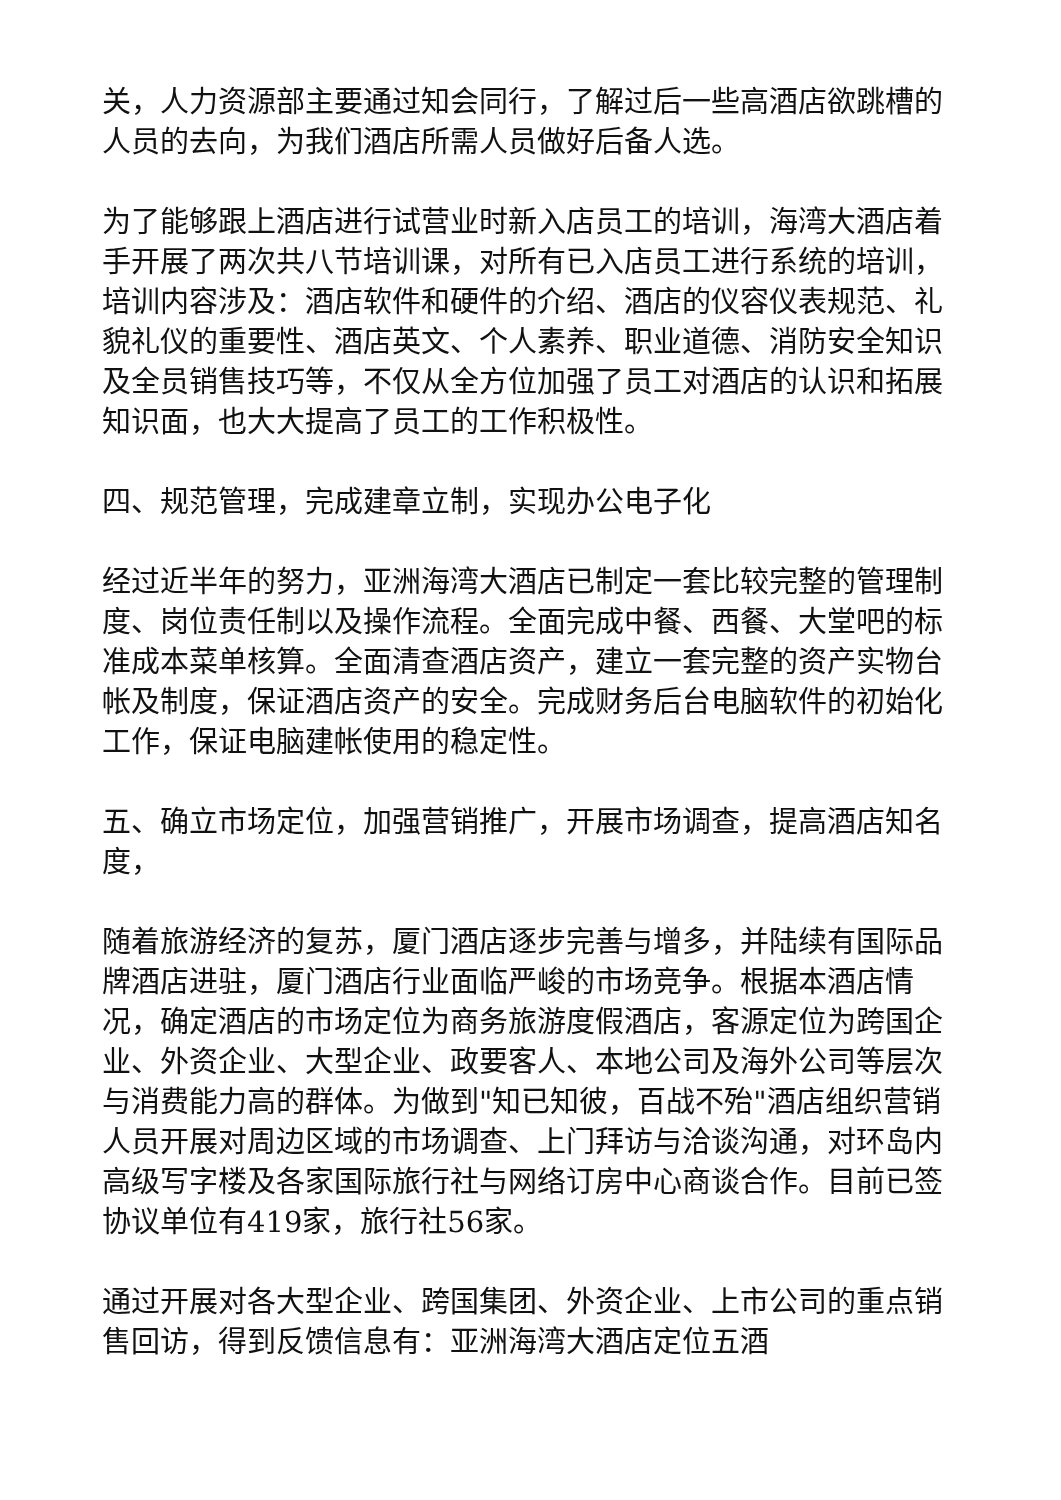关，人力资源部主要通过知会同行，了解过后一些高酒店欲跳槽的人员的去向，为我们酒店所需人员做好后备人选。
为了能够跟上酒店进行试营业时新入店员工的培训，海湾大酒店着手开展了两次共八节培训课，对所有已入店员工进行系统的培训，培训内容涉及：酒店软件和硬件的介绍、酒店的仪容仪表规范、礼貌礼仪的重要性、酒店英文、个人素养、职业道德、消防安全知识及全员销售技巧等，不仅从全方位加强了员工对酒店的认识和拓展知识面，也大大提高了员工的工作积极性。
四、规范管理，完成建章立制，实现办公电子化
经过近半年的努力，亚洲海湾大酒店已制定一套比较完整的管理制度、岗位责任制以及操作流程。全面完成中餐、西餐、大堂吧的标准成本菜单核算。全面清查酒店资产，建立一套完整的资产实物台帐及制度，保证酒店资产的安全。完成财务后台电脑软件的初始化工作，保证电脑建帐使用的稳定性。
五、确立市场定位，加强营销推广，开展市场调查，提高酒店知名度，
随着旅游经济的复苏，厦门酒店逐步完善与增多，并陆续有国际品牌酒店进驻，厦门酒店行业面临严峻的市场竞争。根据本酒店情况，确定酒店的市场定位为商务旅游度假酒店，客源定位为跨国企业、外资企业、大型企业、政要客人、本地公司及海外公司等层次与消费能力高的群体。为做到"知已知彼，百战不殆"酒店组织营销人员开展对周边区域的市场调查、上门拜访与洽谈沟通，对环岛内高级写字楼及各家国际旅行社与网络订房中心商谈合作。目前已签协议单位有419家，旅行社56家。
通过开展对各大型企业、跨国集团、外资企业、上市公司的重点销售回访，得到反馈信息有：亚洲海湾大酒店定位五酒